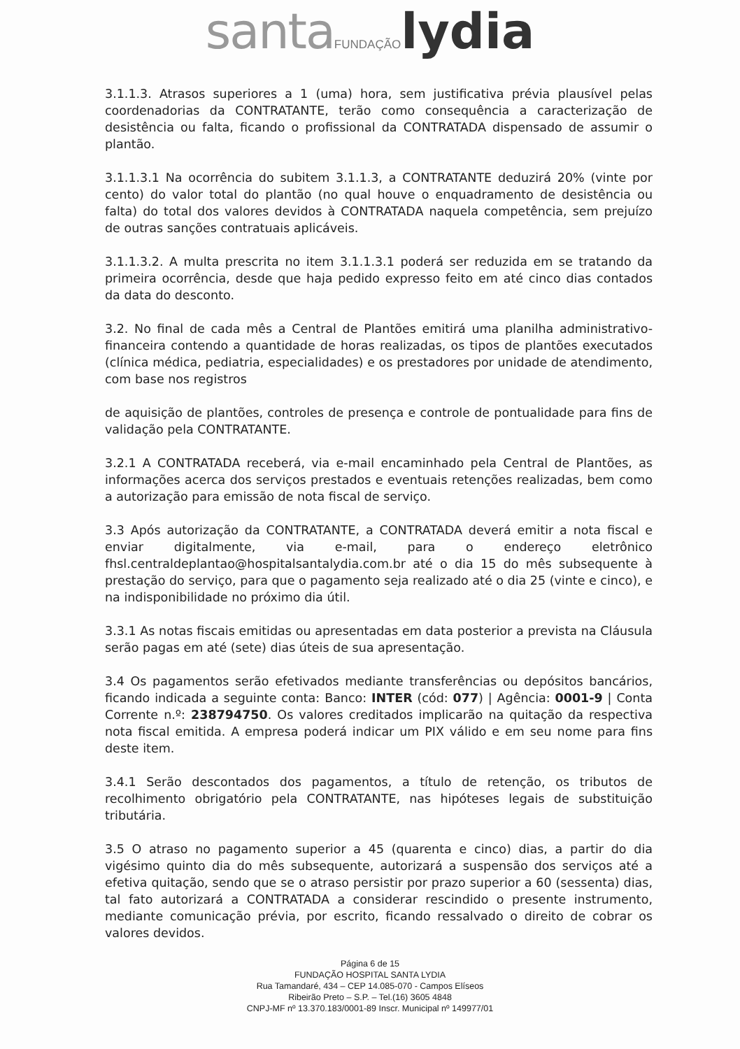santa FUNDAÇÃO lydia
3.1.1.3. Atrasos superiores a 1 (uma) hora, sem justificativa prévia plausível pelas coordenadorias da CONTRATANTE, terão como consequência a caracterização de desistência ou falta, ficando o profissional da CONTRATADA dispensado de assumir o plantão.
3.1.1.3.1 Na ocorrência do subitem 3.1.1.3, a CONTRATANTE deduzirá 20% (vinte por cento) do valor total do plantão (no qual houve o enquadramento de desistência ou falta) do total dos valores devidos à CONTRATADA naquela competência, sem prejuízo de outras sanções contratuais aplicáveis.
3.1.1.3.2. A multa prescrita no item 3.1.1.3.1 poderá ser reduzida em se tratando da primeira ocorrência, desde que haja pedido expresso feito em até cinco dias contados da data do desconto.
3.2. No final de cada mês a Central de Plantões emitirá uma planilha administrativo-financeira contendo a quantidade de horas realizadas, os tipos de plantões executados (clínica médica, pediatria, especialidades) e os prestadores por unidade de atendimento, com base nos registros
de aquisição de plantões, controles de presença e controle de pontualidade para fins de validação pela CONTRATANTE.
3.2.1 A CONTRATADA receberá, via e-mail encaminhado pela Central de Plantões, as informações acerca dos serviços prestados e eventuais retenções realizadas, bem como a autorização para emissão de nota fiscal de serviço.
3.3 Após autorização da CONTRATANTE, a CONTRATADA deverá emitir a nota fiscal e enviar digitalmente, via e-mail, para o endereço eletrônico fhsl.centraldeplantao@hospitalsantalydia.com.br até o dia 15 do mês subsequente à prestação do serviço, para que o pagamento seja realizado até o dia 25 (vinte e cinco), e na indisponibilidade no próximo dia útil.
3.3.1 As notas fiscais emitidas ou apresentadas em data posterior a prevista na Cláusula serão pagas em até (sete) dias úteis de sua apresentação.
3.4 Os pagamentos serão efetivados mediante transferências ou depósitos bancários, ficando indicada a seguinte conta: Banco: INTER (cód: 077) | Agência: 0001-9 | Conta Corrente n.º: 238794750. Os valores creditados implicarão na quitação da respectiva nota fiscal emitida. A empresa poderá indicar um PIX válido e em seu nome para fins deste item.
3.4.1 Serão descontados dos pagamentos, a título de retenção, os tributos de recolhimento obrigatório pela CONTRATANTE, nas hipóteses legais de substituição tributária.
3.5 O atraso no pagamento superior a 45 (quarenta e cinco) dias, a partir do dia vigésimo quinto dia do mês subsequente, autorizará a suspensão dos serviços até a efetiva quitação, sendo que se o atraso persistir por prazo superior a 60 (sessenta) dias, tal fato autorizará a CONTRATADA a considerar rescindido o presente instrumento, mediante comunicação prévia, por escrito, ficando ressalvado o direito de cobrar os valores devidos.
Página 6 de 15
FUNDAÇÃO HOSPITAL SANTA LYDIA
Rua Tamandaré, 434 – CEP 14.085-070 - Campos Elíseos
Ribeirão Preto – S.P. – Tel.(16) 3605 4848
CNPJ-MF nº 13.370.183/0001-89 Inscr. Municipal nº 149977/01